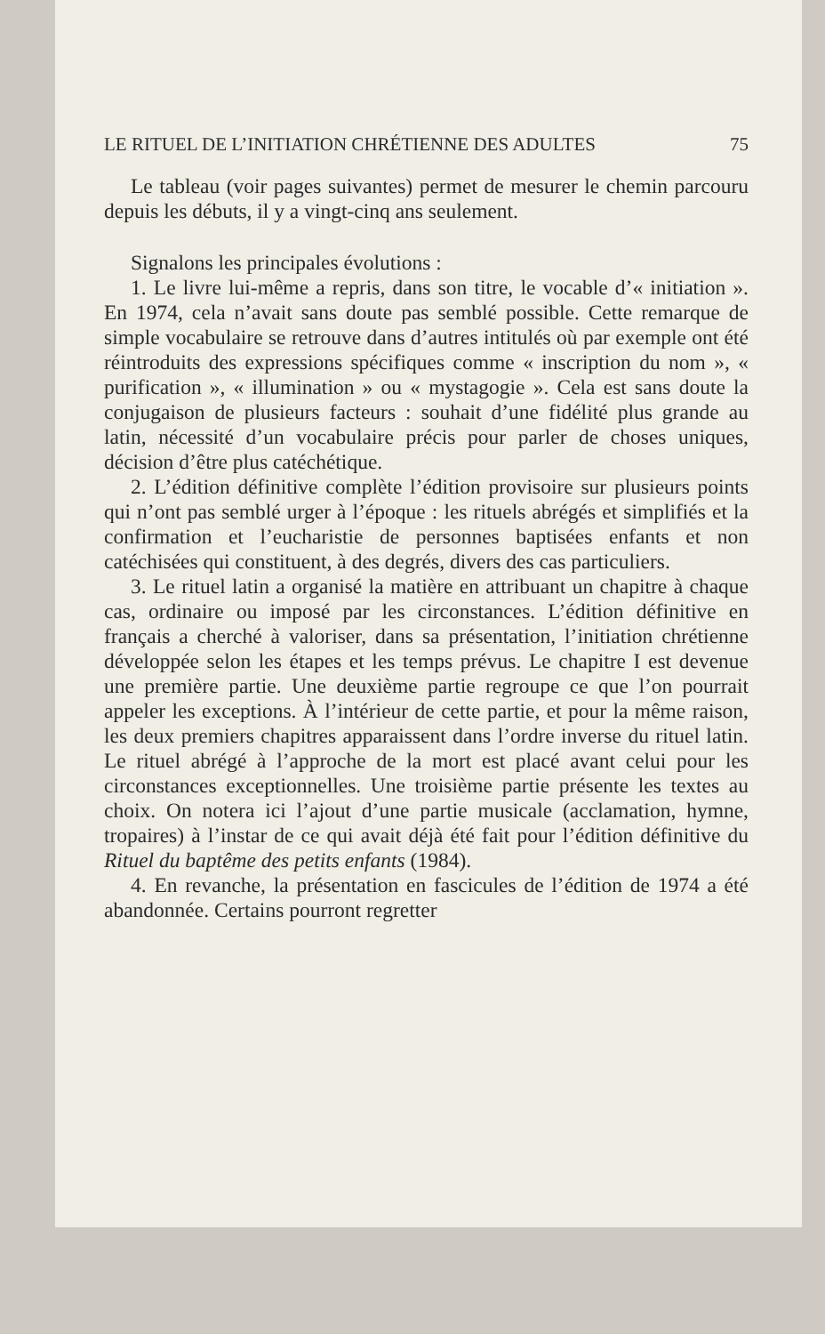LE RITUEL DE L’INITIATION CHRÉTIENNE DES ADULTES 75
Le tableau (voir pages suivantes) permet de mesurer le chemin parcouru depuis les débuts, il y a vingt-cinq ans seulement.
Signalons les principales évolutions :
1. Le livre lui-même a repris, dans son titre, le vocable d’« initiation ». En 1974, cela n’avait sans doute pas semblé possible. Cette remarque de simple vocabulaire se retrouve dans d’autres intitulés où par exemple ont été réintroduits des expressions spécifiques comme « inscription du nom », « purification », « illumination » ou « mystagogie ». Cela est sans doute la conjugaison de plusieurs facteurs : souhait d’une fidélité plus grande au latin, nécessité d’un vocabulaire précis pour parler de choses uniques, décision d’être plus catéchétique.
2. L’édition définitive complète l’édition provisoire sur plusieurs points qui n’ont pas semblé urger à l’époque : les rituels abrégés et simplifiés et la confirmation et l’eucharistie de personnes baptisées enfants et non catéchisées qui constituent, à des degrés, divers des cas particuliers.
3. Le rituel latin a organisé la matière en attribuant un chapitre à chaque cas, ordinaire ou imposé par les circonstances. L’édition définitive en français a cherché à valoriser, dans sa présentation, l’initiation chrétienne développée selon les étapes et les temps prévus. Le chapitre I est devenue une première partie. Une deuxième partie regroupe ce que l’on pourrait appeler les exceptions. À l’intérieur de cette partie, et pour la même raison, les deux premiers chapitres apparaissent dans l’ordre inverse du rituel latin. Le rituel abrégé à l’approche de la mort est placé avant celui pour les circonstances exceptionnelles. Une troisième partie présente les textes au choix. On notera ici l’ajout d’une partie musicale (acclamation, hymne, tropaires) à l’instar de ce qui avait déjà été fait pour l’édition définitive du Rituel du baptême des petits enfants (1984).
4. En revanche, la présentation en fascicules de l’édition de 1974 a été abandonnée. Certains pourront regretter